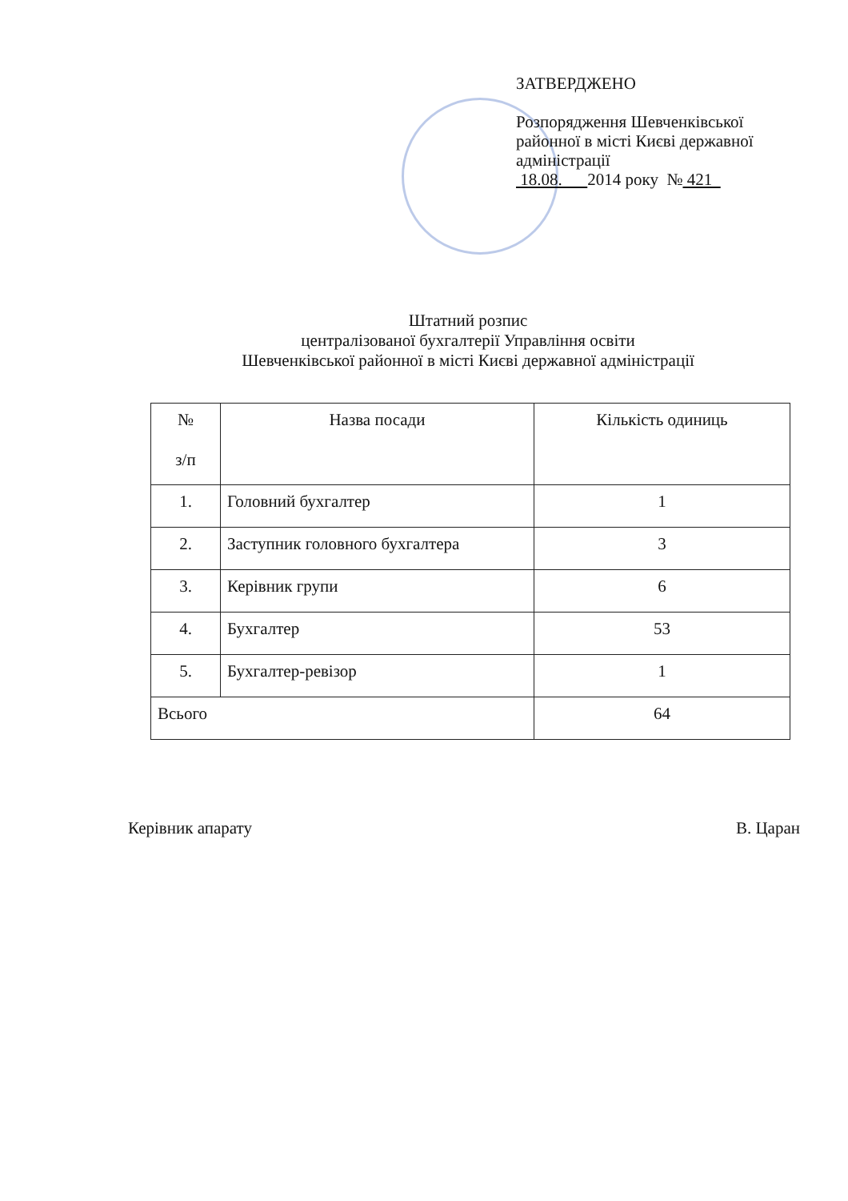ЗАТВЕРДЖЕНО
Розпорядження Шевченківської районної в місті Києві державної адміністрації
18.08. 2014 року № 421
Штатний розпис
централізованої бухгалтерії Управління освіти
Шевченківської районної в місті Києві державної адміністрації
| № з/п | Назва посади | Кількість одиниць |
| --- | --- | --- |
| 1. | Головний бухгалтер | 1 |
| 2. | Заступник головного бухгалтера | 3 |
| 3. | Керівник групи | 6 |
| 4. | Бухгалтер | 53 |
| 5. | Бухгалтер-ревізор | 1 |
| Всього | | 64 |
Керівник апарату В. Царан